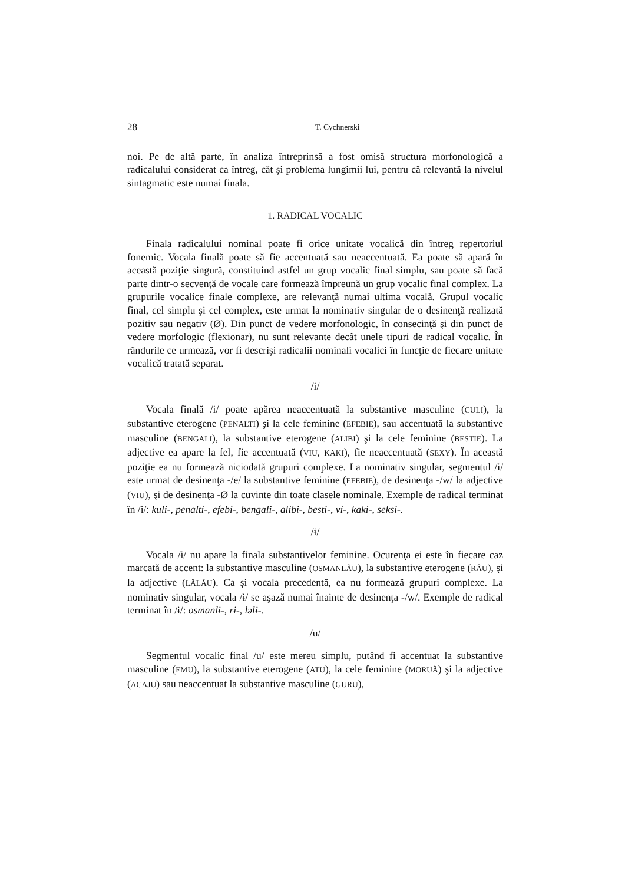28 T. Cychnerski
noi. Pe de altă parte, în analiza întreprinsă a fost omisă structura morfonologică a radicalului considerat ca întreg, cât şi problema lungimii lui, pentru că relevantă la nivelul sintagmatic este numai finala.
1. RADICAL VOCALIC
Finala radicalului nominal poate fi orice unitate vocalică din întreg repertoriul fonemic. Vocala finală poate să fie accentuată sau neaccentuată. Ea poate să apară în această poziţie singură, constituind astfel un grup vocalic final simplu, sau poate să facă parte dintr-o secvenţă de vocale care formează împreună un grup vocalic final complex. La grupurile vocalice finale complexe, are relevanţă numai ultima vocală. Grupul vocalic final, cel simplu şi cel complex, este urmat la nominativ singular de o desinenţă realizată pozitiv sau negativ (Ø). Din punct de vedere morfonologic, în consecinţă şi din punct de vedere morfologic (flexionar), nu sunt relevante decât unele tipuri de radical vocalic. În rândurile ce urmează, vor fi descrişi radicalii nominali vocalici în funcţie de fiecare unitate vocalică tratată separat.
/i/
Vocala finală /i/ poate apărea neaccentuată la substantive masculine (CULI), la substantive eterogene (PENALTI) şi la cele feminine (EFEBIE), sau accentuată la substantive masculine (BENGALI), la substantive eterogene (ALIBI) şi la cele feminine (BESTIE). La adjective ea apare la fel, fie accentuată (VIU, KAKI), fie neaccentuată (SEXY). În această poziţie ea nu formează niciodată grupuri complexe. La nominativ singular, segmentul /i/ este urmat de desinenţa -/e/ la substantive feminine (EFEBIE), de desinenţa -/w/ la adjective (VIU), şi de desinenţa -Ø la cuvinte din toate clasele nominale. Exemple de radical terminat în /i/: kuli-, penalti-, efebi-, bengali-, alibi-, besti-, vi-, kaki-, seksi-.
/ɨ/
Vocala /ɨ/ nu apare la finala substantivelor feminine. Ocurenţa ei este în fiecare caz marcată de accent: la substantive masculine (OSMANLÂU), la substantive eterogene (RÂU), şi la adjective (LĂLÂU). Ca şi vocala precedentă, ea nu formează grupuri complexe. La nominativ singular, vocala /ɨ/ se aşază numai înainte de desinenţa -/w/. Exemple de radical terminat în /ɨ/: osmanlɨ-, rɨ-, ləlɨ-.
/u/
Segmentul vocalic final /u/ este mereu simplu, putând fi accentuat la substantive masculine (EMU), la substantive eterogene (ATU), la cele feminine (MORUĂ) şi la adjective (ACAJU) sau neaccentuat la substantive masculine (GURU),